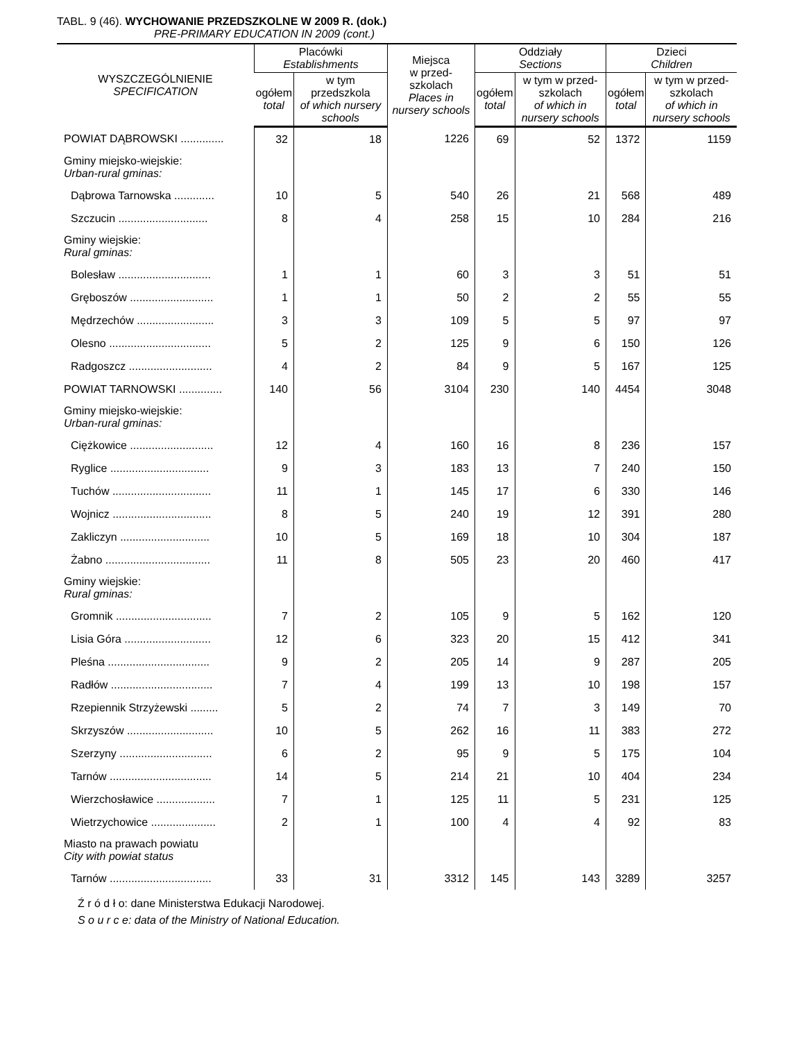TABL. 9 (46). WYCHOWANIE PRZEDSZKOLNE W 2009 R. (dok.)
PRE-PRIMARY EDUCATION IN 2009 (cont.)
| WYSZCZEGÓLNIENIE SPECIFICATION | Placówki Establishments | | Miejsca w przed- szkolach Places in nursery schools | Oddziały Sections | | Dzieci Children | |
| --- | --- | --- | --- | --- | --- | --- | --- |
| | ogółem total | w tym przedszkola of which nursery schools | | ogółem total | w tym w przed-szkolach of which in nursery schools | ogółem total | w tym w przed-szkolach of which in nursery schools |
| POWIAT DĄBROWSKI .............. | 32 | 18 | 1226 | 69 | 52 | 1372 | 1159 |
| Gminy miejsko-wiejskie: Urban-rural gminas: | | | | | | | |
| Dąbrowa Tarnowska ............. | 10 | 5 | 540 | 26 | 21 | 568 | 489 |
| Szczucin ............................. | 8 | 4 | 258 | 15 | 10 | 284 | 216 |
| Gminy wiejskie: Rural gminas: | | | | | | | |
| Bolesław .............................. | 1 | 1 | 60 | 3 | 3 | 51 | 51 |
| Gręboszów ........................... | 1 | 1 | 50 | 2 | 2 | 55 | 55 |
| Mędrzechów ......................... | 3 | 3 | 109 | 5 | 5 | 97 | 97 |
| Olesno ................................. | 5 | 2 | 125 | 9 | 6 | 150 | 126 |
| Radgoszcz ........................... | 4 | 2 | 84 | 9 | 5 | 167 | 125 |
| POWIAT TARNOWSKI .............. | 140 | 56 | 3104 | 230 | 140 | 4454 | 3048 |
| Gminy miejsko-wiejskie: Urban-rural gminas: | | | | | | | |
| Ciężkowice ........................... | 12 | 4 | 160 | 16 | 8 | 236 | 157 |
| Ryglice ................................ | 9 | 3 | 183 | 13 | 7 | 240 | 150 |
| Tuchów ................................ | 11 | 1 | 145 | 17 | 6 | 330 | 146 |
| Wojnicz ................................ | 8 | 5 | 240 | 19 | 12 | 391 | 280 |
| Zakliczyn ............................. | 10 | 5 | 169 | 18 | 10 | 304 | 187 |
| Żabno .................................. | 11 | 8 | 505 | 23 | 20 | 460 | 417 |
| Gminy wiejskie: Rural gminas: | | | | | | | |
| Gromnik ............................... | 7 | 2 | 105 | 9 | 5 | 162 | 120 |
| Lisia Góra ............................ | 12 | 6 | 323 | 20 | 15 | 412 | 341 |
| Pleśna ................................. | 9 | 2 | 205 | 14 | 9 | 287 | 205 |
| Radłów ................................. | 7 | 4 | 199 | 13 | 10 | 198 | 157 |
| Rzepiennik Strzyżewski ......... | 5 | 2 | 74 | 7 | 3 | 149 | 70 |
| Skrzyszów ............................ | 10 | 5 | 262 | 16 | 11 | 383 | 272 |
| Szerzyny .............................. | 6 | 2 | 95 | 9 | 5 | 175 | 104 |
| Tarnów ................................. | 14 | 5 | 214 | 21 | 10 | 404 | 234 |
| Wierzchosławice ................... | 7 | 1 | 125 | 11 | 5 | 231 | 125 |
| Wietrzychowice ..................... | 2 | 1 | 100 | 4 | 4 | 92 | 83 |
| Miasto na prawach powiatu City with powiat status | | | | | | | |
| Tarnów ................................. | 33 | 31 | 3312 | 145 | 143 | 3289 | 3257 |
Ź r ó d ł o: dane Ministerstwa Edukacji Narodowej.
S o u r c e: data of the Ministry of National Education.